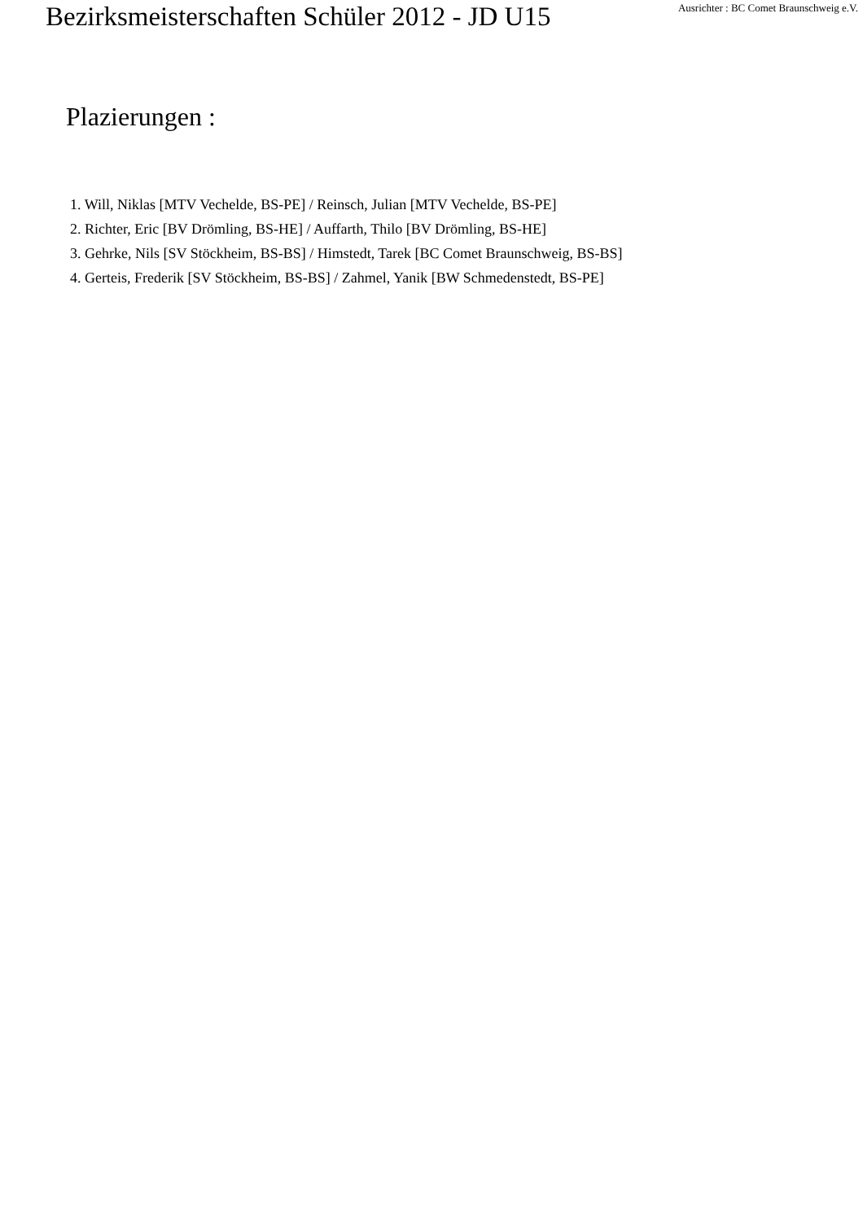Bezirksmeisterschaften Schüler 2012 - JD U15
Ausrichter : BC Comet Braunschweig e.V.
Plazierungen :
1. Will, Niklas [MTV Vechelde, BS-PE] / Reinsch, Julian [MTV Vechelde, BS-PE]
2. Richter, Eric [BV Drömling, BS-HE] / Auffarth, Thilo [BV Drömling, BS-HE]
3. Gehrke, Nils [SV Stöckheim, BS-BS] / Himstedt, Tarek [BC Comet Braunschweig, BS-BS]
4. Gerteis, Frederik [SV Stöckheim, BS-BS] / Zahmel, Yanik [BW Schmedenstedt, BS-PE]